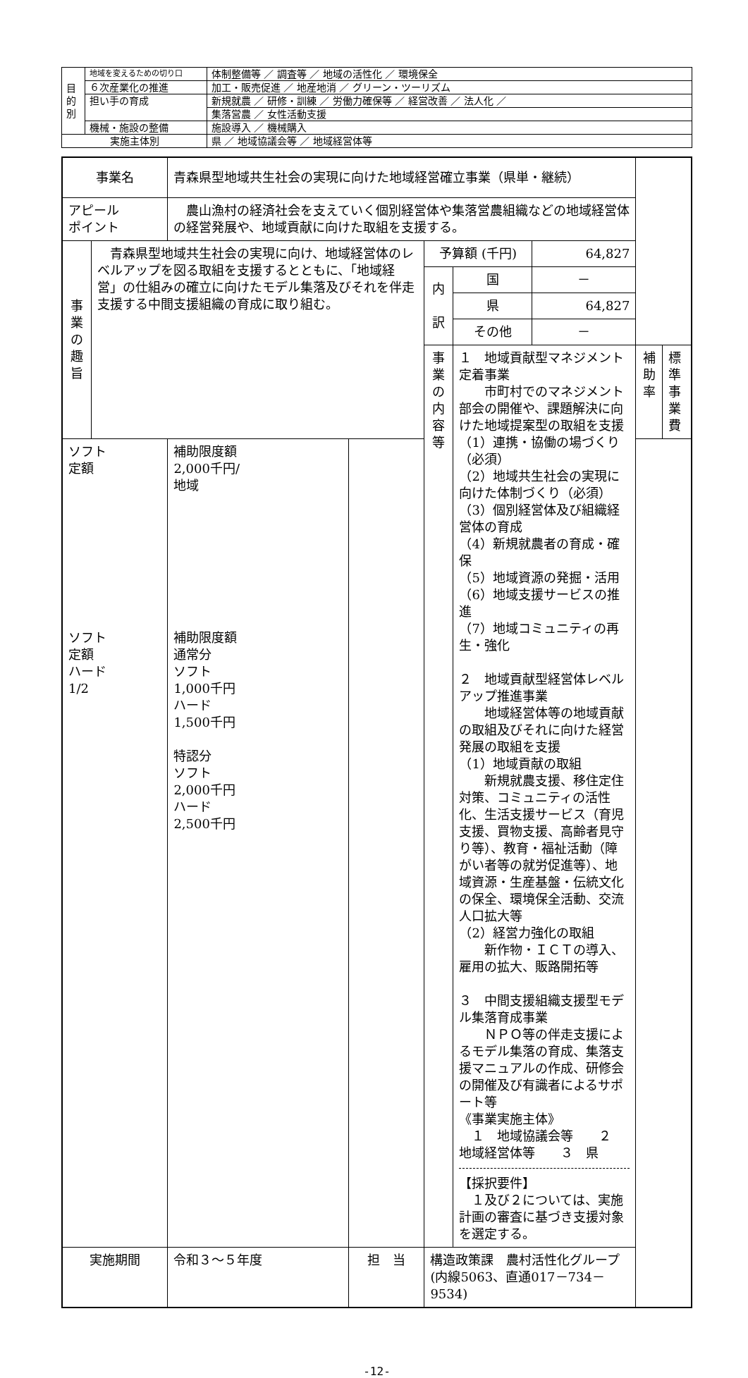| 目 的 別 | 地域を変えるための切り口 | 体制整備等 ／ 調査等 ／ 地域の活性化 ／ 環境保全 |
| | ６次産業化の推進 | 加工・販売促進 ／ 地産地消 ／ グリーン・ツーリズム |
| | 担い手の育成 | 新規就農 ／ 研修・訓練 ／ 労働力確保等 ／ 経営改善 ／ 法人化 ／ |
| | | 集落営農 ／ 女性活動支援 |
| | 機械・施設の整備 | 施設導入 ／ 機械購入 |
| 実施主体別 | | 県 ／ 地域協議会等 ／ 地域経営体等 |
| 事業名 | | 青森県型地域共生社会の実現に向けた地域経営確立事業（県単・継続） | | | | | | |
| アピール ポイント | | 農山漁村の経済社会を支えていく個別経営体や集落営農組織などの地域経営体の経営発展や、地域貢献に向けた取組を支援する。 | | | | | | |
| 事 業 の 趣 旨 | 青森県型地域共生社会の実現に向け、地域経営体のレベルアップを図る取組を支援するとともに、「地域経営」の仕組みの確立に向けたモデル集落及びそれを伴走支援する中間支援組織の育成に取り組む。 | | | 予算額 (千円) | | 64,827 | | |
| | | | | 内 訳 | 国 | － | | |
| | | | | | 県 | 64,827 | | |
| | | | | | その他 | － | | |
| | | | | 事 業 の 内 容 等 | １ 地域貢献型マネジメント定着事業 市町村でのマネジメント部会の開催や、課題解決に向けた地域提案型の取組を支援 （1）連携・協働の場づくり（必須） （2）地域共生社会の実現に向けた体制づくり（必須） （3）個別経営体及び組織経営体の育成 （4）新規就農者の育成・確保 （5）地域資源の発掘・活用 （6）地域支援サービスの推進 （7）地域コミュニティの再生・強化 ２ 地域貢献型経営体レベルアップ推進事業 地域経営体等の地域貢献の取組及びそれに向けた経営発展の取組を支援 （1）地域貢献の取組 新規就農支援、移住定住対策、コミュニティの活性化、生活支援サービス（育児支援、買物支援、高齢者見守り等）、教育・福祉活動（障がい者等の就労促進等）、地域資源・生産基盤・伝統文化の保全、環境保全活動、交流人口拡大等 （2）経営力強化の取組 新作物・ＩＣＴの導入、雇用の拡大、販路開拓等 ３ 中間支援組織支援型モデル集落育成事業 ＮＰＯ等の伴走支援によるモデル集落の育成、集落支援マニュアルの作成、研修会の開催及び有識者によるサポート等 《事業実施主体》 １ 地域協議会等 ２ 地域経営体等 ３ 県 【採択要件】 １及び２については、実施計画の審査に基づき支援対象を選定する。 | | 補助率 | 標準事業費 |
| ソフト 定額 ソフト 定額 ハード 1/2 | | 補助限度額 2,000千円/ 地域 補助限度額 通常分 ソフト 1,000千円 ハード 1,500千円 特認分 ソフト 2,000千円 ハード 2,500千円 | | | | | | |
| 実施期間 | | 令和３～５年度 | 担 当 | 構造政策課 農村活性化グループ (内線5063、直通017－734－9534) | | | | |
-12-